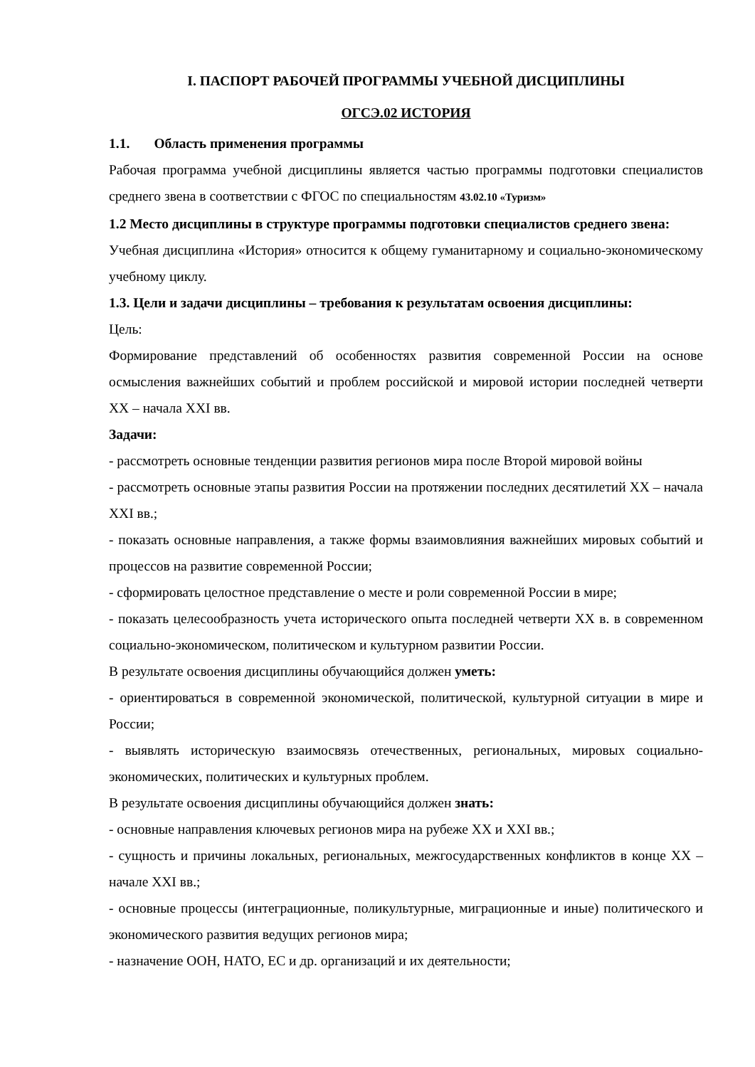I. ПАСПОРТ РАБОЧЕЙ ПРОГРАММЫ УЧЕБНОЙ ДИСЦИПЛИНЫ
ОГСЭ.02 ИСТОРИЯ
1.1. Область применения программы
Рабочая программа учебной дисциплины является частью программы подготовки специалистов среднего звена в соответствии с ФГОС по специальностям 43.02.10 «Туризм»
1.2 Место дисциплины в структуре программы подготовки специалистов среднего звена:
Учебная дисциплина «История» относится к общему гуманитарному и социально-экономическому учебному циклу.
1.3. Цели и задачи дисциплины – требования к результатам освоения дисциплины:
Цель:
Формирование представлений об особенностях развития современной России на основе осмысления важнейших событий и проблем российской и мировой истории последней четверти XX – начала XXI вв.
Задачи:
- рассмотреть основные тенденции развития регионов мира после Второй мировой войны
- рассмотреть основные этапы развития России на протяжении последних десятилетий XX – начала XXI вв.;
- показать основные направления, а также формы взаимовлияния важнейших мировых событий и процессов на развитие современной России;
- сформировать целостное представление о месте и роли современной России в мире;
- показать целесообразность учета исторического опыта последней четверти XX в. в современном социально-экономическом, политическом и культурном развитии России.
В результате освоения дисциплины обучающийся должен уметь:
- ориентироваться в современной экономической, политической, культурной ситуации в мире и России;
- выявлять историческую взаимосвязь отечественных, региональных, мировых социально-экономических, политических и культурных проблем.
В результате освоения дисциплины обучающийся должен знать:
- основные направления ключевых регионов мира на рубеже XX и XXI вв.;
- сущность и причины локальных, региональных, межгосударственных конфликтов в конце XX – начале XXI вв.;
- основные процессы (интеграционные, поликультурные, миграционные и иные) политического и экономического развития ведущих регионов мира;
- назначение ООН, НАТО, ЕС и др. организаций и их деятельности;